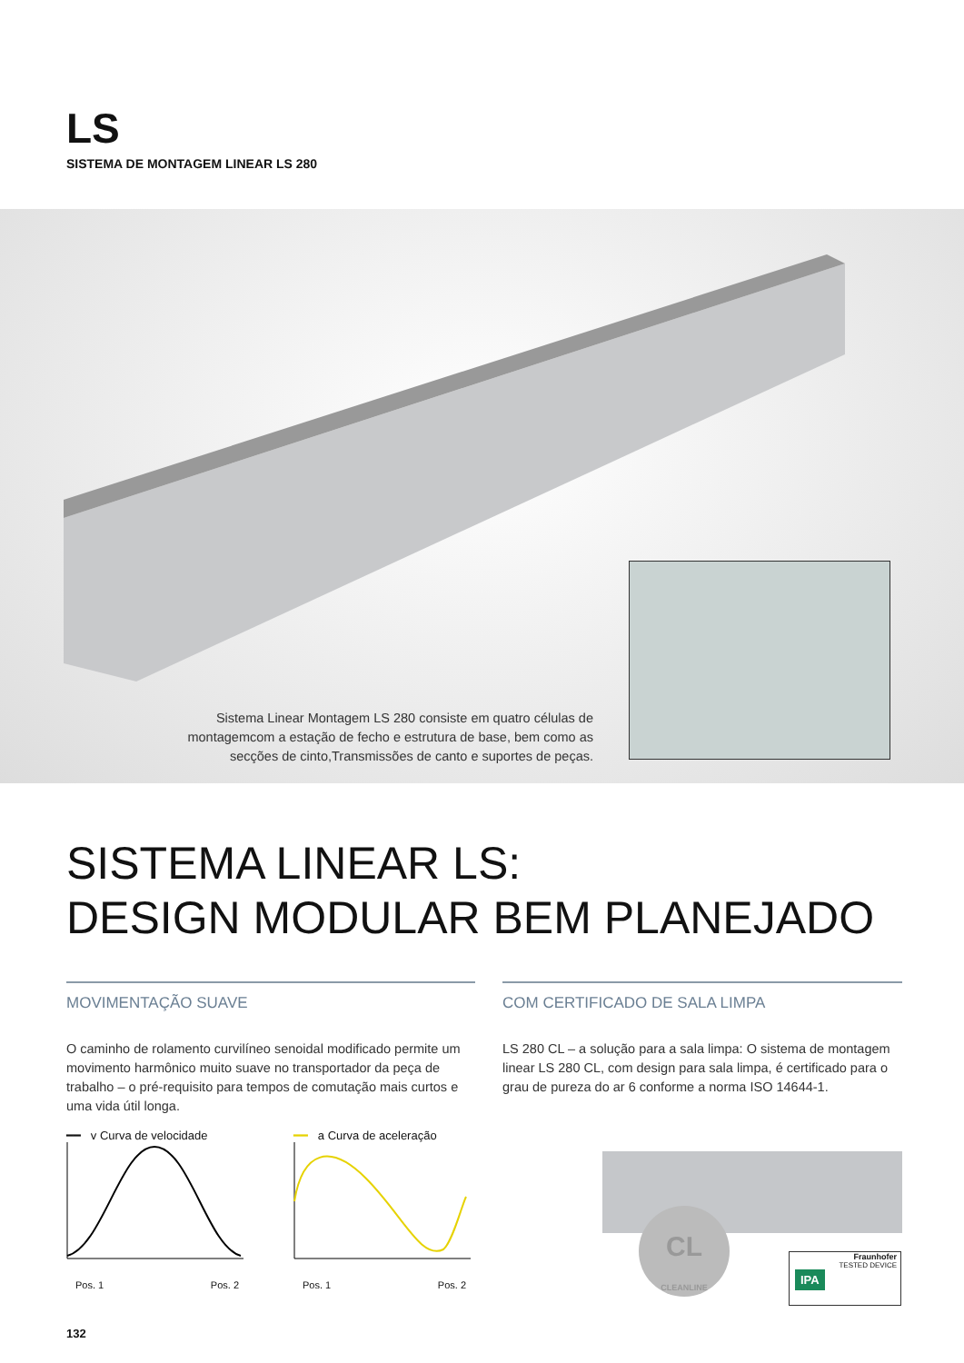LS
SISTEMA DE MONTAGEM LINEAR LS 280
Sistema Linear Montagem LS 280 consiste em quatro células de montagemcom a estação de fecho e estrutura de base, bem como as secções de cinto,Transmissões de canto e suportes de peças.
SISTEMA LINEAR LS:
DESIGN MODULAR BEM PLANEJADO
MOVIMENTAÇÃO SUAVE
O caminho de rolamento curvilíneo senoidal modificado permite um movimento harmônico muito suave no transportador da peça de trabalho – o pré-requisito para tempos de comutação mais curtos e uma vida útil longa.
━━ v Curva de velocidade
Pos. 1 Pos. 2
━━ a Curva de aceleração
Pos. 1 Pos. 2
COM CERTIFICADO DE SALA LIMPA
LS 280 CL – a solução para a sala limpa: O sistema de montagem linear LS 280 CL, com design para sala limpa, é certificado para o grau de pureza do ar 6 conforme a norma ISO 14644-1.
CL
CLEANLINE
Fraunhofer
TESTED DEVICE
IPA
132